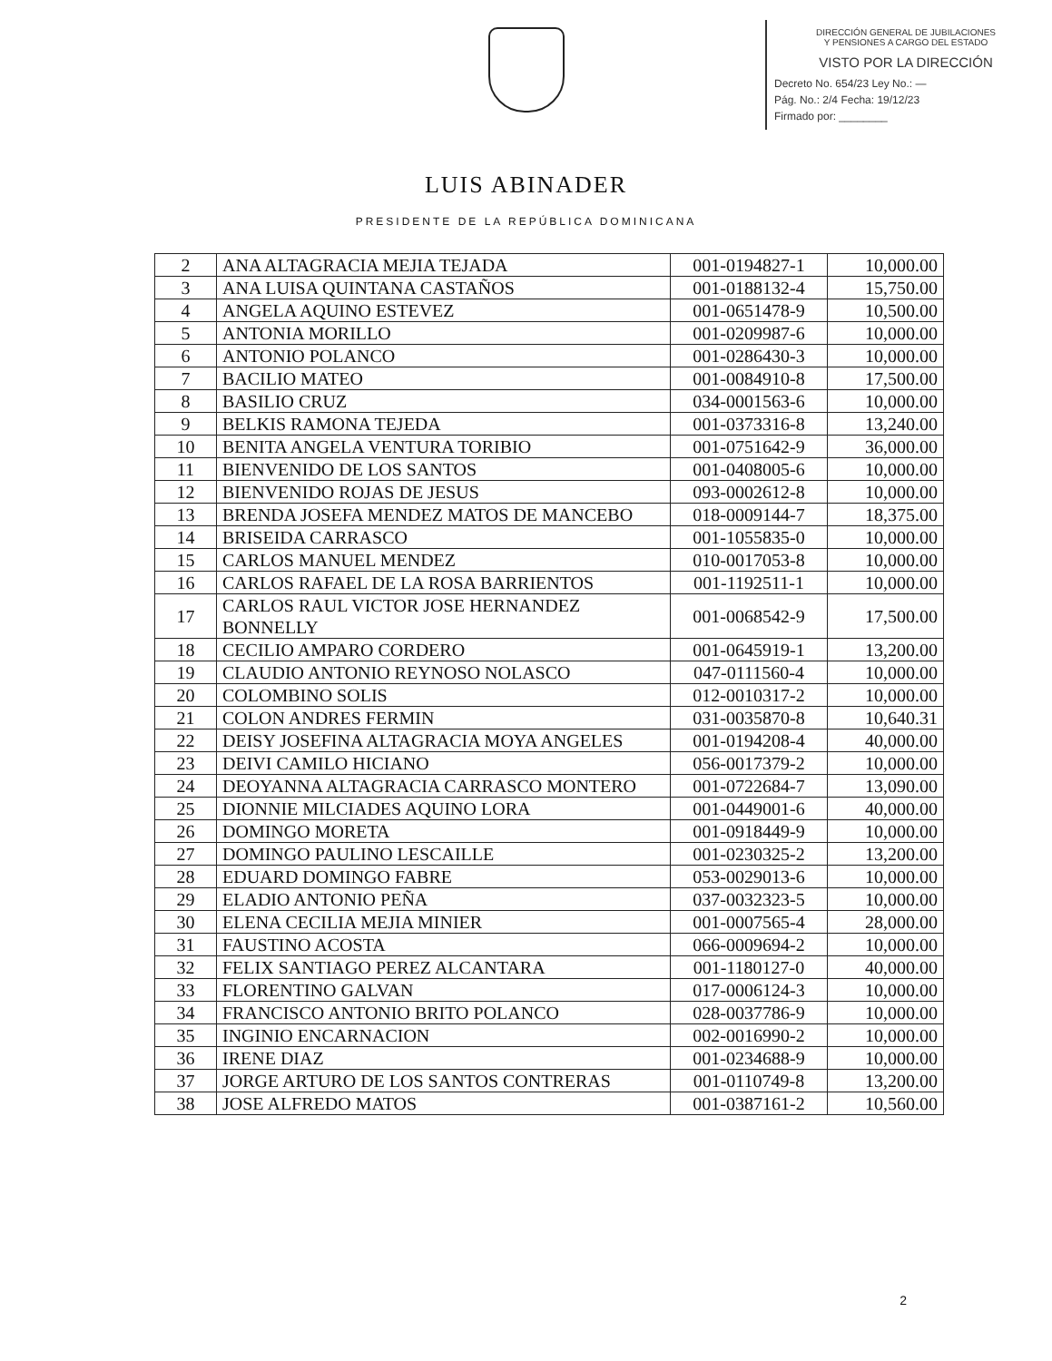DIRECCIÓN GENERAL DE JUBILACIONES
Y PENSIONES A CARGO DEL ESTADO
VISTO POR LA DIRECCIÓN
Decreto No. 654/23 Ley No.: —
Pág. No.: 2/4 Fecha: 19/12/23
Firmado por: ________
LUIS ABINADER
PRESIDENTE DE LA REPÚBLICA DOMINICANA
| 2 | ANA ALTAGRACIA MEJIA TEJADA | 001-0194827-1 | 10,000.00 |
| 3 | ANA LUISA QUINTANA CASTAÑOS | 001-0188132-4 | 15,750.00 |
| 4 | ANGELA AQUINO ESTEVEZ | 001-0651478-9 | 10,500.00 |
| 5 | ANTONIA MORILLO | 001-0209987-6 | 10,000.00 |
| 6 | ANTONIO POLANCO | 001-0286430-3 | 10,000.00 |
| 7 | BACILIO MATEO | 001-0084910-8 | 17,500.00 |
| 8 | BASILIO CRUZ | 034-0001563-6 | 10,000.00 |
| 9 | BELKIS RAMONA TEJEDA | 001-0373316-8 | 13,240.00 |
| 10 | BENITA ANGELA VENTURA TORIBIO | 001-0751642-9 | 36,000.00 |
| 11 | BIENVENIDO DE LOS SANTOS | 001-0408005-6 | 10,000.00 |
| 12 | BIENVENIDO ROJAS DE JESUS | 093-0002612-8 | 10,000.00 |
| 13 | BRENDA JOSEFA MENDEZ MATOS DE MANCEBO | 018-0009144-7 | 18,375.00 |
| 14 | BRISEIDA CARRASCO | 001-1055835-0 | 10,000.00 |
| 15 | CARLOS MANUEL MENDEZ | 010-0017053-8 | 10,000.00 |
| 16 | CARLOS RAFAEL DE LA ROSA BARRIENTOS | 001-1192511-1 | 10,000.00 |
| 17 | CARLOS RAUL VICTOR JOSE HERNANDEZ BONNELLY | 001-0068542-9 | 17,500.00 |
| 18 | CECILIO AMPARO CORDERO | 001-0645919-1 | 13,200.00 |
| 19 | CLAUDIO ANTONIO REYNOSO NOLASCO | 047-0111560-4 | 10,000.00 |
| 20 | COLOMBINO SOLIS | 012-0010317-2 | 10,000.00 |
| 21 | COLON ANDRES FERMIN | 031-0035870-8 | 10,640.31 |
| 22 | DEISY JOSEFINA ALTAGRACIA MOYA ANGELES | 001-0194208-4 | 40,000.00 |
| 23 | DEIVI CAMILO HICIANO | 056-0017379-2 | 10,000.00 |
| 24 | DEOYANNA ALTAGRACIA CARRASCO MONTERO | 001-0722684-7 | 13,090.00 |
| 25 | DIONNIE MILCIADES AQUINO LORA | 001-0449001-6 | 40,000.00 |
| 26 | DOMINGO MORETA | 001-0918449-9 | 10,000.00 |
| 27 | DOMINGO PAULINO LESCAILLE | 001-0230325-2 | 13,200.00 |
| 28 | EDUARD DOMINGO FABRE | 053-0029013-6 | 10,000.00 |
| 29 | ELADIO ANTONIO PEÑA | 037-0032323-5 | 10,000.00 |
| 30 | ELENA CECILIA MEJIA MINIER | 001-0007565-4 | 28,000.00 |
| 31 | FAUSTINO ACOSTA | 066-0009694-2 | 10,000.00 |
| 32 | FELIX SANTIAGO PEREZ ALCANTARA | 001-1180127-0 | 40,000.00 |
| 33 | FLORENTINO GALVAN | 017-0006124-3 | 10,000.00 |
| 34 | FRANCISCO ANTONIO BRITO POLANCO | 028-0037786-9 | 10,000.00 |
| 35 | INGINIO ENCARNACION | 002-0016990-2 | 10,000.00 |
| 36 | IRENE DIAZ | 001-0234688-9 | 10,000.00 |
| 37 | JORGE ARTURO DE LOS SANTOS CONTRERAS | 001-0110749-8 | 13,200.00 |
| 38 | JOSE ALFREDO MATOS | 001-0387161-2 | 10,560.00 |
2